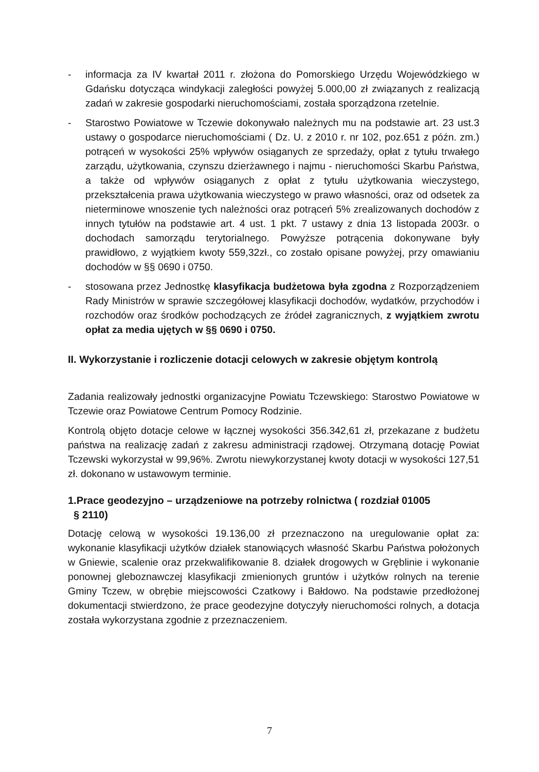- informacja za IV kwartał 2011 r. złożona do Pomorskiego Urzędu Wojewódzkiego w Gdańsku dotycząca windykacji zaległości powyżej 5.000,00 zł związanych z realizacją zadań w zakresie gospodarki nieruchomościami, została sporządzona rzetelnie.
- Starostwo Powiatowe w Tczewie dokonywało należnych mu na podstawie art. 23 ust.3 ustawy o gospodarce nieruchomościami ( Dz. U. z 2010 r. nr 102, poz.651 z późn. zm.) potrąceń w wysokości 25% wpływów osiąganych ze sprzedaży, opłat z tytułu trwałego zarządu, użytkowania, czynszu dzierżawnego i najmu - nieruchomości Skarbu Państwa, a także od wpływów osiąganych z opłat z tytułu użytkowania wieczystego, przekształcenia prawa użytkowania wieczystego w prawo własności, oraz od odsetek za nieterminowe wnoszenie tych należności oraz potrąceń 5% zrealizowanych dochodów z innych tytułów na podstawie art. 4 ust. 1 pkt. 7 ustawy z dnia 13 listopada 2003r. o dochodach samorządu terytorialnego. Powyższe potrącenia dokonywane były prawidłowo, z wyjątkiem kwoty 559,32zł., co zostało opisane powyżej, przy omawianiu dochodów w §§ 0690 i 0750.
- stosowana przez Jednostkę klasyfikacja budżetowa była zgodna z Rozporządzeniem Rady Ministrów w sprawie szczegółowej klasyfikacji dochodów, wydatków, przychodów i rozchodów oraz środków pochodzących ze źródeł zagranicznych, z wyjątkiem zwrotu opłat za media ujętych w §§ 0690 i 0750.
II. Wykorzystanie i rozliczenie dotacji celowych w zakresie objętym kontrolą
Zadania realizowały jednostki organizacyjne Powiatu Tczewskiego: Starostwo Powiatowe w Tczewie oraz Powiatowe Centrum Pomocy Rodzinie.
Kontrolą objęto dotacje celowe w łącznej wysokości 356.342,61 zł, przekazane z budżetu państwa na realizację zadań z zakresu administracji rządowej. Otrzymaną dotację Powiat Tczewski wykorzystał w 99,96%. Zwrotu niewykorzystanej kwoty dotacji w wysokości 127,51 zł. dokonano w ustawowym terminie.
1.Prace geodezyjno – urządzeniowe na potrzeby rolnictwa ( rozdział 01005
§ 2110)
Dotację celową w wysokości 19.136,00 zł przeznaczono na uregulowanie opłat za: wykonanie klasyfikacji użytków działek stanowiących własność Skarbu Państwa położonych w Gniewie, scalenie oraz przekwalifikowanie 8. działek drogowych w Gręblinie i wykonanie ponownej gleboznawczej klasyfikacji zmienionych gruntów i użytków rolnych na terenie Gminy Tczew, w obrębie miejscowości Czatkowy i Bałdowo. Na podstawie przedłożonej dokumentacji stwierdzono, że prace geodezyjne dotyczyły nieruchomości rolnych, a dotacja została wykorzystana zgodnie z przeznaczeniem.
7